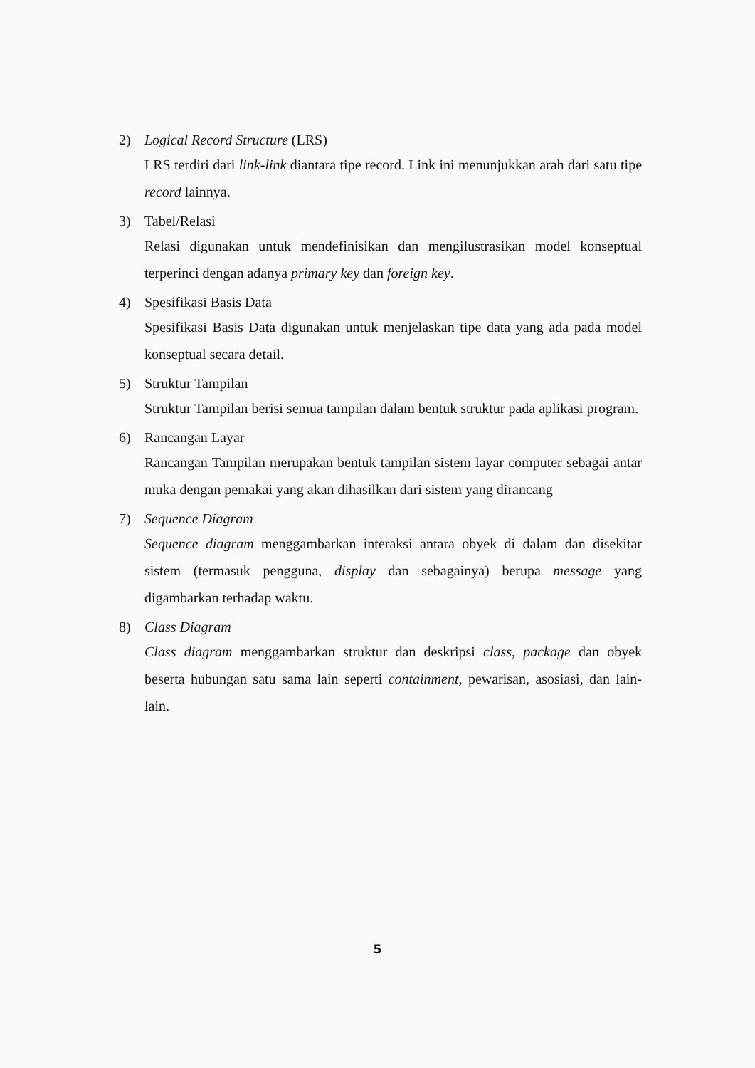2) Logical Record Structure (LRS)
LRS terdiri dari link-link diantara tipe record. Link ini menunjukkan arah dari satu tipe record lainnya.
3) Tabel/Relasi
Relasi digunakan untuk mendefinisikan dan mengilustrasikan model konseptual terperinci dengan adanya primary key dan foreign key.
4) Spesifikasi Basis Data
Spesifikasi Basis Data digunakan untuk menjelaskan tipe data yang ada pada model konseptual secara detail.
5) Struktur Tampilan
Struktur Tampilan berisi semua tampilan dalam bentuk struktur pada aplikasi program.
6) Rancangan Layar
Rancangan Tampilan merupakan bentuk tampilan sistem layar computer sebagai antar muka dengan pemakai yang akan dihasilkan dari sistem yang dirancang
7) Sequence Diagram
Sequence diagram menggambarkan interaksi antara obyek di dalam dan disekitar sistem (termasuk pengguna, display dan sebagainya) berupa message yang digambarkan terhadap waktu.
8) Class Diagram
Class diagram menggambarkan struktur dan deskripsi class, package dan obyek beserta hubungan satu sama lain seperti containment, pewarisan, asosiasi, dan lain-lain.
5